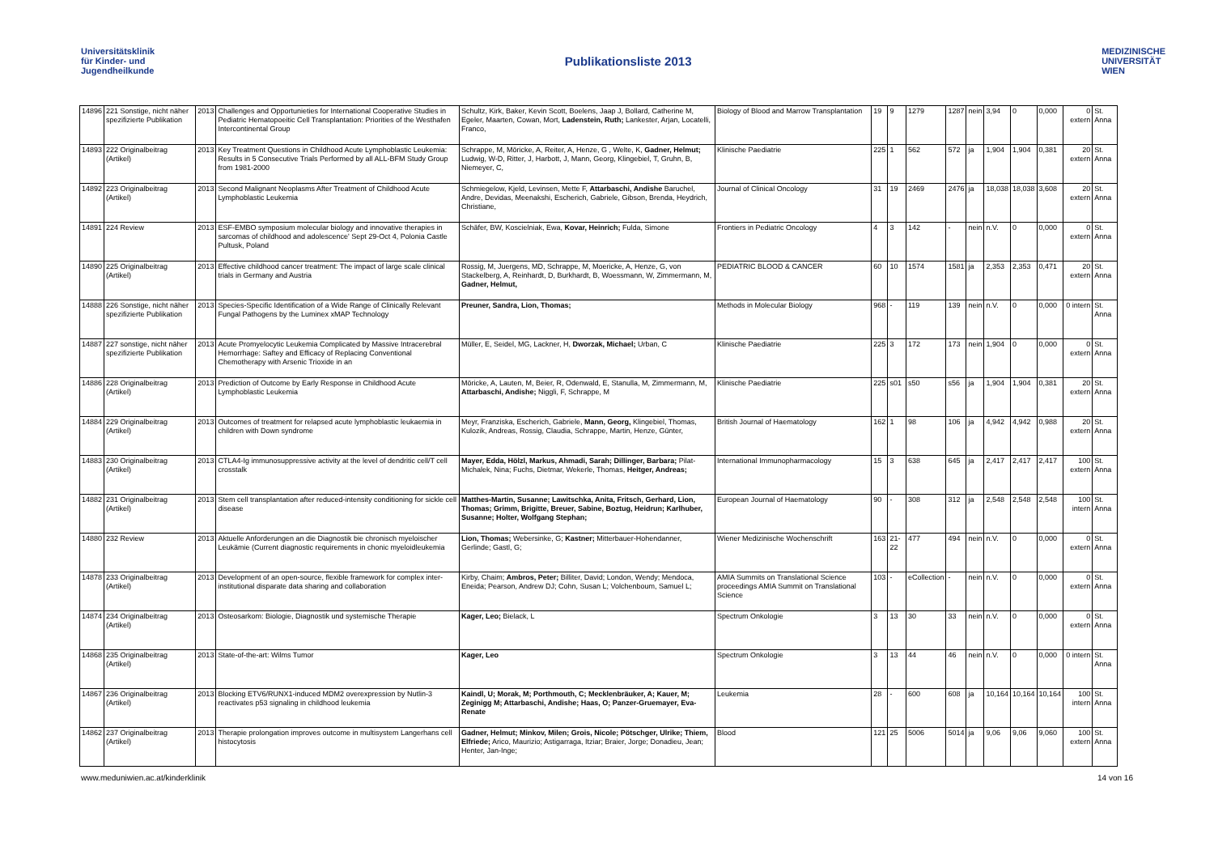Universitätsklinik
für Kinder- und
Jugendheilkunde
Publikationsliste 2013
MEDIZINISCHE
UNIVERSITÄT
WIEN
| 14896 | 221 Sonstige, nicht näher spezifizierte Publikation | 2013 | Challenges and Opportunieties for International Cooperative Studies in Pediatric Hematopoeitic Cell Transplantation: Priorities of the Westhafen Intercontinental Group | Schultz, Kirk, Baker, Kevin Scott, Boelens, Jaap J, Bollard, Catherine M, Egeler, Maarten, Cowan, Mort, Ladenstein, Ruth; Lankester, Arjan, Locatelli, Franco, | Biology of Blood and Marrow Transplantation | 19 | 9 | 1279 | 1287 | nein | 3,94 | 0 | 0,000 | 0 extern | St. Anna |
| 14893 | 222 Originalbeitrag (Artikel) | 2013 | Key Treatment Questions in Childhood Acute Lymphoblastic Leukemia: Results in 5 Consecutive Trials Performed by all ALL-BFM Study Group from 1981-2000 | Schrappe, M, Möricke, A, Reiter, A, Henze, G , Welte, K, Gadner, Helmut; Ludwig, W-D, Ritter, J, Harbott, J, Mann, Georg, Klingebiel, T, Gruhn, B, Niemeyer, C, | Klinische Paediatrie | 225 | 1 | 562 | 572 | ja | 1,904 | 1,904 | 0,381 | 20 extern | St. Anna |
| 14892 | 223 Originalbeitrag (Artikel) | 2013 | Second Malignant Neoplasms After Treatment of Childhood Acute Lymphoblastic Leukemia | Schmiegelow, Kjeld, Levinsen, Mette F, Attarbaschi, Andishe Baruchel, Andre, Devidas, Meenakshi, Escherich, Gabriele, Gibson, Brenda, Heydrich, Christiane, | Journal of Clinical Oncology | 31 | 19 | 2469 | 2476 | ja | 18,038 | 18,038 | 3,608 | 20 extern | St. Anna |
| 14891 | 224 Review | 2013 | ESF-EMBO symposium molecular biology and innovative therapies in sarcomas of childhood and adolescence' Sept 29-Oct 4, Polonia Castle Pultusk, Poland | Schäfer, BW, Koscielniak, Ewa, Kovar, Heinrich; Fulda, Simone | Frontiers in Pediatric Oncology | 4 | 3 | 142 | - | nein | n.V. | 0 | 0,000 | 0 extern | St. Anna |
| 14890 | 225 Originalbeitrag (Artikel) | 2013 | Effective childhood cancer treatment: The impact of large scale clinical trials in Germany and Austria | Rossig, M, Juergens, MD, Schrappe, M, Moericke, A, Henze, G, von Stackelberg, A, Reinhardt, D, Burkhardt, B, Woessmann, W, Zimmermann, M, Gadner, Helmut, | PEDIATRIC BLOOD & CANCER | 60 | 10 | 1574 | 1581 | ja | 2,353 | 2,353 | 0,471 | 20 extern | St. Anna |
| 14888 | 226 Sonstige, nicht näher spezifizierte Publikation | 2013 | Species-Specific Identification of a Wide Range of Clinically Relevant Fungal Pathogens by the Luminex xMAP Technology | Preuner, Sandra, Lion, Thomas; | Methods in Molecular Biology | 968 | - | 119 | 139 | nein | n.V. | 0 | 0,000 | 0 intern | St. Anna |
| 14887 | 227 sonstige, nicht näher spezifizierte Publikation | 2013 | Acute Promyelocytic Leukemia Complicated by Massive Intracerebral Hemorrhage: Saftey and Efficacy of Replacing Conventional Chemotherapy with Arsenic Trioxide in an | Müller, E, Seidel, MG, Lackner, H, Dworzak, Michael; Urban, C | Klinische Paediatrie | 225 | 3 | 172 | 173 | nein | 1,904 | 0 | 0,000 | 0 extern | St. Anna |
| 14886 | 228 Originalbeitrag (Artikel) | 2013 | Prediction of Outcome by Early Response in Childhood Acute Lymphoblastic Leukemia | Möricke, A, Lauten, M, Beier, R, Odenwald, E, Stanulla, M, Zimmermann, M, Attarbaschi, Andishe; Niggli, F, Schrappe, M | Klinische Paediatrie | 225 | s01 | s50 | s56 | ja | 1,904 | 1,904 | 0,381 | 20 extern | St. Anna |
| 14884 | 229 Originalbeitrag (Artikel) | 2013 | Outcomes of treatment for relapsed acute lymphoblastic leukaemia in children with Down syndrome | Meyr, Franziska, Escherich, Gabriele, Mann, Georg, Klingebiel, Thomas, Kulozik, Andreas, Rossig, Claudia, Schrappe, Martin, Henze, Günter, | British Journal of Haematology | 162 | 1 | 98 | 106 | ja | 4,942 | 4,942 | 0,988 | 20 extern | St. Anna |
| 14883 | 230 Originalbeitrag (Artikel) | 2013 | CTLA4-Ig immunosuppressive activity at the level of dendritic cell/T cell crosstalk | Mayer, Edda, Hölzl, Markus, Ahmadi, Sarah; Dillinger, Barbara; Pilat-Michalek, Nina; Fuchs, Dietmar, Wekerle, Thomas, Heitger, Andreas; | International Immunopharmacology | 15 | 3 | 638 | 645 | ja | 2,417 | 2,417 | 2,417 | 100 extern | St. Anna |
| 14882 | 231 Originalbeitrag (Artikel) | 2013 | Stem cell transplantation after reduced-intensity conditioning for sickle cell disease | Matthes-Martin, Susanne; Lawitschka, Anita, Fritsch, Gerhard, Lion, Thomas; Grimm, Brigitte, Breuer, Sabine, Boztug, Heidrun; Karlhuber, Susanne; Holter, Wolfgang Stephan; | European Journal of Haematology | 90 | - | 308 | 312 | ja | 2,548 | 2,548 | 2,548 | 100 intern | St. Anna |
| 14880 | 232 Review | 2013 | Aktuelle Anforderungen an die Diagnostik bie chronisch myeloischer Leukämie (Current diagnostic requirements in chonic myeloidleukemia | Lion, Thomas; Webersinke, G; Kastner; Mitterbauer-Hohendanner, Gerlinde; Gastl, G; | Wiener Medizinische Wochenschrift | 163 | 21-22 | 477 | 494 | nein | n.V. | 0 | 0,000 | 0 extern | St. Anna |
| 14878 | 233 Originalbeitrag (Artikel) | 2013 | Development of an open-source, flexible framework for complex inter-institutional disparate data sharing and collaboration | Kirby, Chaim; Ambros, Peter; Billiter, David; London, Wendy; Mendoca, Eneida; Pearson, Andrew DJ; Cohn, Susan L; Volchenboum, Samuel L; | AMIA Summits on Translational Science proceedings AMIA Summit on Translational Science | 103 | - | eCollection | - | nein | n.V. | 0 | 0,000 | 0 extern | St. Anna |
| 14874 | 234 Originalbeitrag (Artikel) | 2013 | Osteosarkom: Biologie, Diagnostik und systemische Therapie | Kager, Leo; Bielack, L | Spectrum Onkologie | 3 | 13 | 30 | 33 | nein | n.V. | 0 | 0,000 | 0 extern | St. Anna |
| 14868 | 235 Originalbeitrag (Artikel) | 2013 | State-of-the-art: Wilms Tumor | Kager, Leo | Spectrum Onkologie | 3 | 13 | 44 | 46 | nein | n.V. | 0 | 0,000 | 0 intern | St. Anna |
| 14867 | 236 Originalbeitrag (Artikel) | 2013 | Blocking ETV6/RUNX1-induced MDM2 overexpression by Nutlin-3 reactivates p53 signaling in childhood leukemia | Kaindl, U; Morak, M; Porthmouth, C; Mecklenbräuker, A; Kauer, M; Zeginigg M; Attarbaschi, Andishe; Haas, O; Panzer-Gruemayer, Eva-Renate | Leukemia | 28 | - | 600 | 608 | ja | 10,164 | 10,164 | 10,164 | 100 intern | St. Anna |
| 14862 | 237 Originalbeitrag (Artikel) | 2013 | Therapie prolongation improves outcome in multisystem Langerhans cell histocytosis | Gadner, Helmut; Minkov, Milen; Grois, Nicole; Pötschger, Ulrike; Thiem, Elfriede; Arico, Maurizio; Astigarraga, Itziar; Braier, Jorge; Donadieu, Jean; Henter, Jan-Inge; | Blood | 121 | 25 | 5006 | 5014 | ja | 9,06 | 9,06 | 9,060 | 100 extern | St. Anna |
www.meduniwien.ac.at/kinderklinik 14 von 16